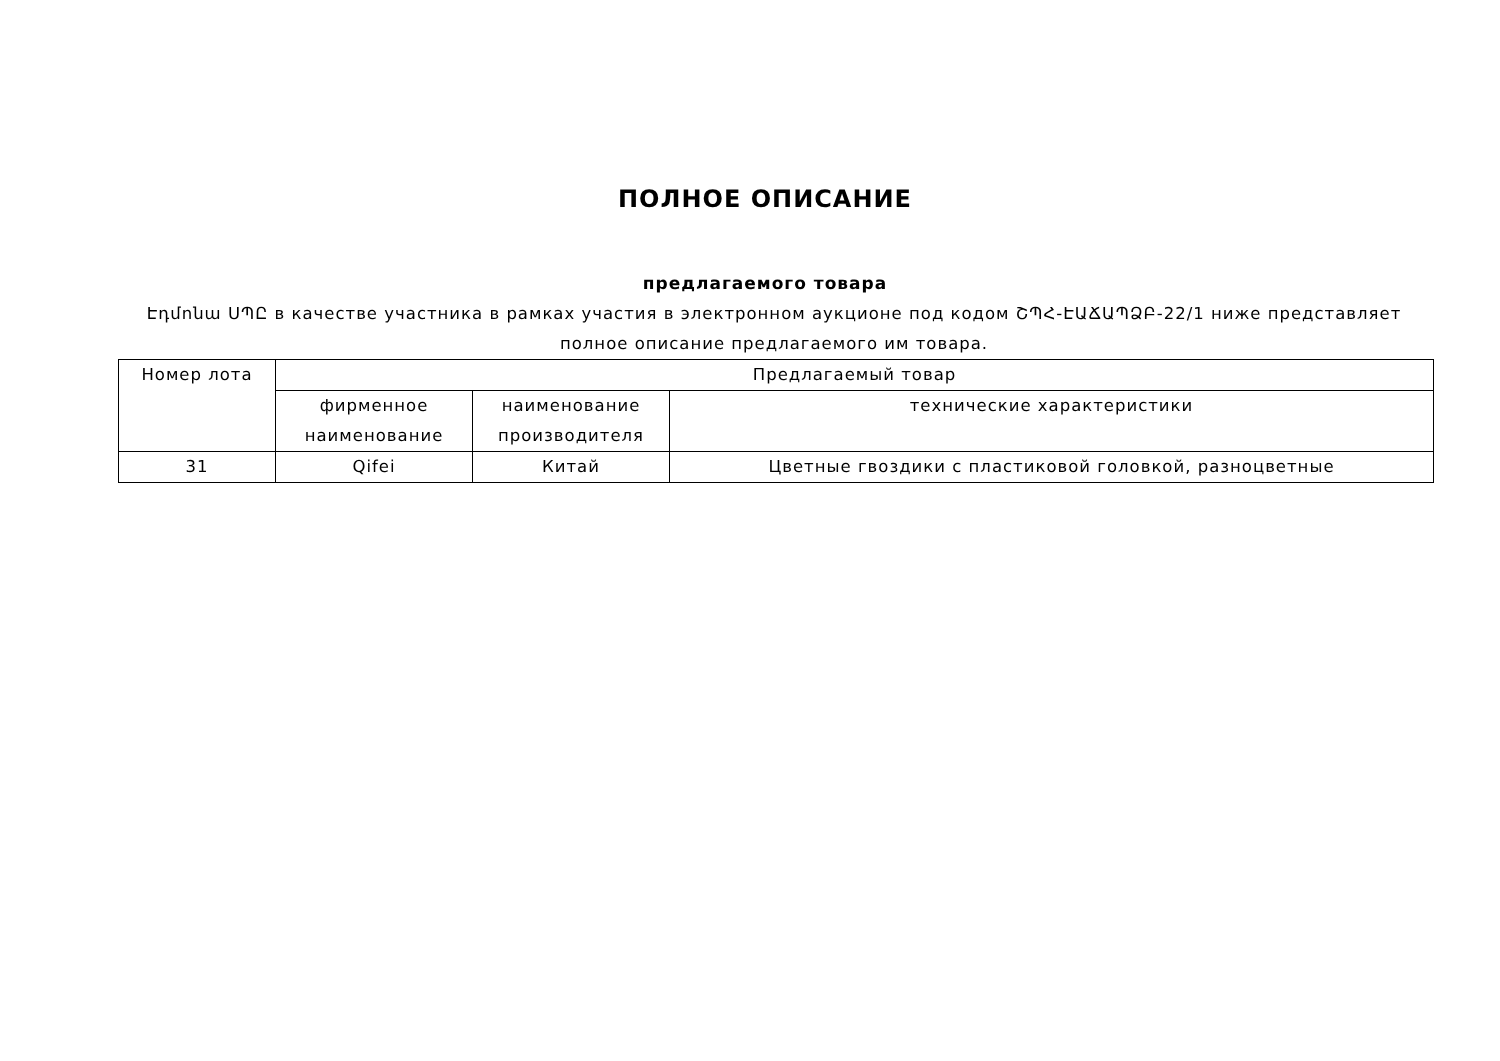ПОЛНОЕ ОПИСАНИЕ
предлагаемого товара
Էդմոնա ՍՊԸ в качестве участника в рамках участия в электронном аукционе под кодом ՇՊՀ-ԷԱՃԱՊՁԲ-22/1 ниже представляет полное описание предлагаемого им товара.
| Номер лота | Предлагаемый товар | | |
| --- | --- | --- | --- |
| | фирменное наименование | наименование производителя | технические характеристики |
| 31 | Qifei | Китай | Цветные гвоздики с пластиковой головкой, разноцветные |